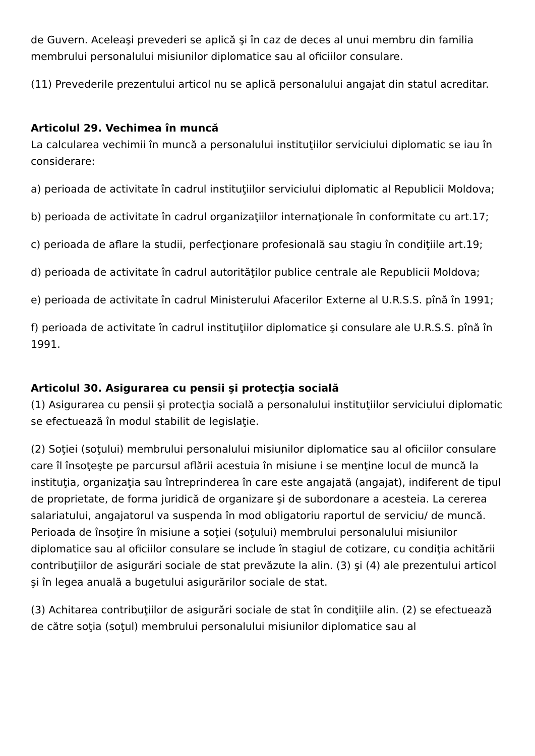de Guvern. Aceleaşi prevederi se aplică şi în caz de deces al unui membru din familia membrului personalului misiunilor diplomatice sau al oficiilor consulare.
(11) Prevederile prezentului articol nu se aplică personalului angajat din statul acreditar.
Articolul 29. Vechimea în muncă
La calcularea vechimii în muncă a personalului instituţiilor serviciului diplomatic se iau în considerare:
a) perioada de activitate în cadrul instituţiilor serviciului diplomatic al Republicii Moldova;
b) perioada de activitate în cadrul organizaţiilor internaţionale în conformitate cu art.17;
c) perioada de aflare la studii, perfecţionare profesională sau stagiu în condiţiile art.19;
d) perioada de activitate în cadrul autorităţilor publice centrale ale Republicii Moldova;
e) perioada de activitate în cadrul Ministerului Afacerilor Externe al U.R.S.S. pînă în 1991;
f) perioada de activitate în cadrul instituţiilor diplomatice şi consulare ale U.R.S.S. pînă în 1991.
Articolul 30. Asigurarea cu pensii şi protecţia socială
(1) Asigurarea cu pensii şi protecţia socială a personalului instituţiilor serviciului diplomatic se efectuează în modul stabilit de legislaţie.
(2) Soţiei (soţului) membrului personalului misiunilor diplomatice sau al oficiilor consulare care îl însoţeşte pe parcursul aflării acestuia în misiune i se menţine locul de muncă la instituţia, organizaţia sau întreprinderea în care este angajată (angajat), indiferent de tipul de proprietate, de forma juridică de organizare şi de subordonare a acesteia. La cererea salariatului, angajatorul va suspenda în mod obligatoriu raportul de serviciu/ de muncă. Perioada de însoţire în misiune a soţiei (soţului) membrului personalului misiunilor diplomatice sau al oficiilor consulare se include în stagiul de cotizare, cu condiţia achitării contribuţiilor de asigurări sociale de stat prevăzute la alin. (3) şi (4) ale prezentului articol şi în legea anuală a bugetului asigurărilor sociale de stat.
(3) Achitarea contribuţiilor de asigurări sociale de stat în condiţiile alin. (2) se efectuează de către soţia (soţul) membrului personalului misiunilor diplomatice sau al